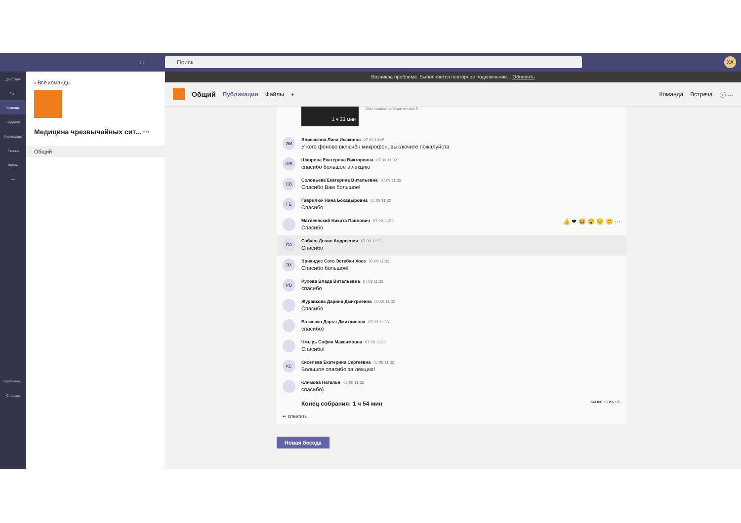‹ ›
Поиск
ХА
Действия
Чат
Команды
Задания
Календарь
Звонки
Файлы
•••
Приложен...
Справка
‹ Все команды
Медицина чрезвычайных сит... ···
Общий
Возникла проблема. Выполняется повторное подключение... Обновить
Общий Публикации Файлы + Команда Встреча ⓘ ···
1 ч 33 мин Кем записано: Харитонова Е...
ЭИ
Элишакова Лина Исаковна 07.09 10:05
У кого фоново включён микрофон, выключите пожалуйста
ШВ
Шаврова Екатерина Викторовна 07.09 11:32
спасибо большое з лекцию
СВ
Соловьева Екатерина Витальевна 07.09 11:32
Спасибо Вам большое!
ГБ
Гаврилюк Нина Бохадыровна 07.09 11:32
Спасибо
Матвеевский Никита Павлович 07.09 11:32
Спасибо
👍 ❤ 😆 😮 😟 🙂 ···
СА
Сабаев Денис Андреевич 07.09 11:32
Спасибо
ЭХ
Эрнандес Сото Эстебан Хосе 07.09 11:32
Спасибо большое!
РВ
Рухова Влада Витальевна 07.09 11:32
спасибо
Журавкова Дарина Дмитриевна 07.09 11:32
Спасибо
Батиенко Дарья Дмитриевна 07.09 11:33
спасибо)
Чмырь София Максимовна 07.09 11:33
Спасибо!
КС
Киселева Екатерина Сергеевна 07.09 11:33
Большое спасибо за лекцию!
Климова Наталья 07.09 11:33
спасибо)
Конец собрания: 1 ч 54 мин БМ ШВ КС ИА +75
↩ Ответить
Новая беседа